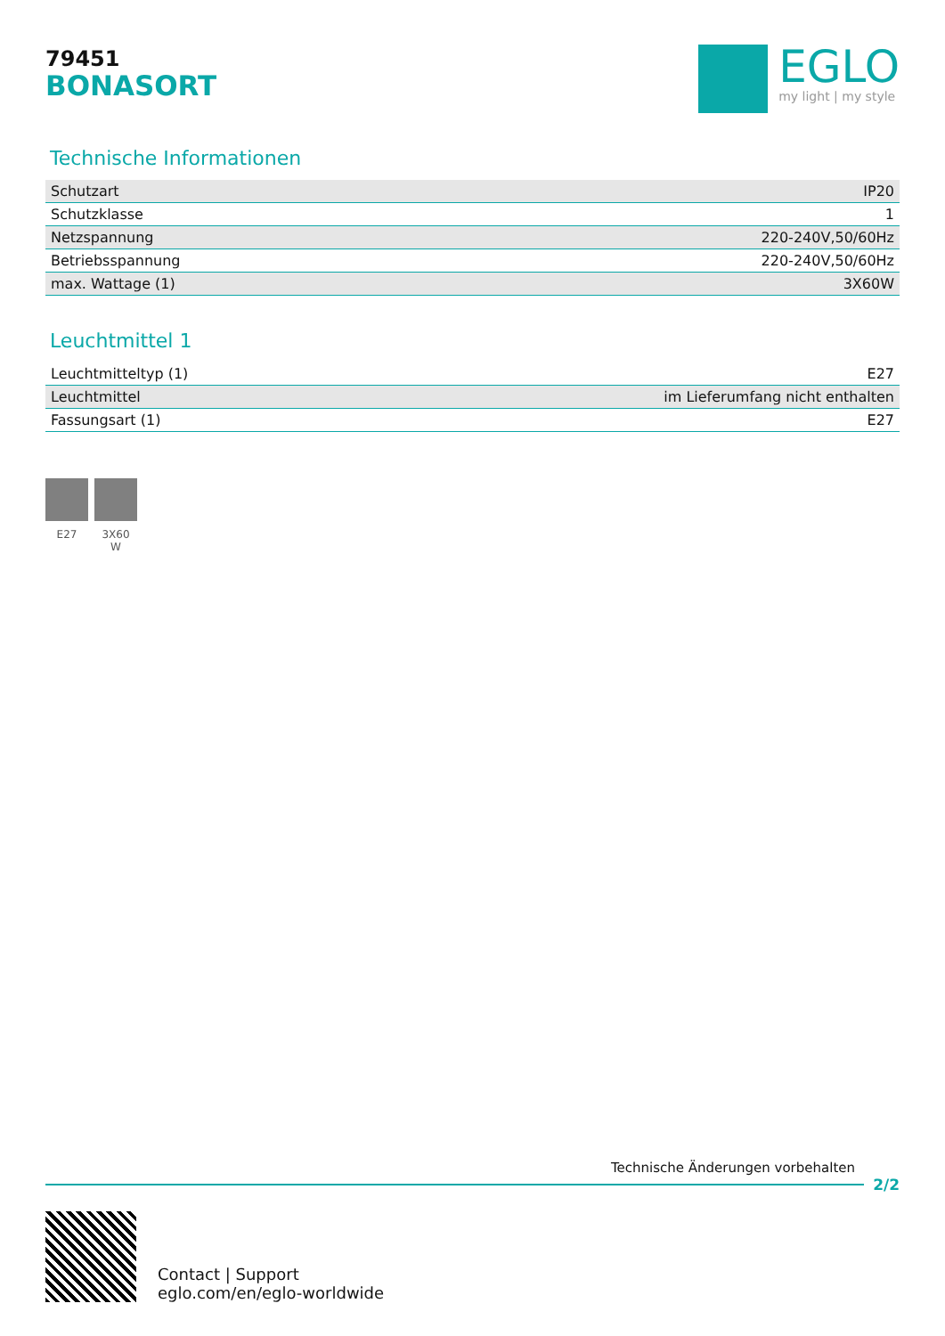79451
BONASORT
EGLO
my light | my style
Technische Informationen
| Schutzart | IP20 |
| Schutzklasse | 1 |
| Netzspannung | 220-240V,50/60Hz |
| Betriebsspannung | 220-240V,50/60Hz |
| max. Wattage (1) | 3X60W |
Leuchtmittel 1
| Leuchtmitteltyp (1) | E27 |
| Leuchtmittel | im Lieferumfang nicht enthalten |
| Fassungsart (1) | E27 |
E27 3X60
W
Technische Änderungen vorbehalten
2/2
Contact | Support
eglo.com/en/eglo-worldwide